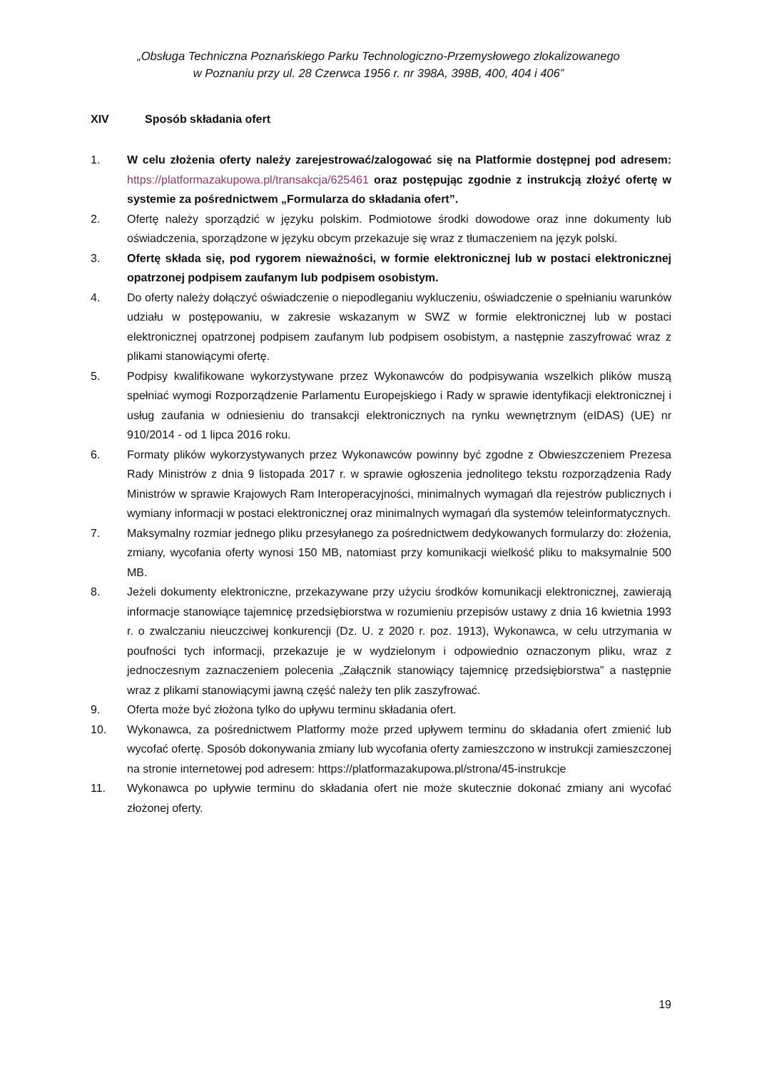„Obsługa Techniczna Poznańskiego Parku Technologiczno-Przemysłowego zlokalizowanego
w Poznaniu przy ul. 28 Czerwca 1956 r. nr 398A, 398B, 400, 404 i 406”
XIV Sposób składania ofert
1. W celu złożenia oferty należy zarejestrować/zalogować się na Platformie dostępnej pod adresem: https://platformazakupowa.pl/transakcja/625461 oraz postępując zgodnie z instrukcją złożyć ofertę w systemie za pośrednictwem „Formularza do składania ofert”.
2. Ofertę należy sporządzić w języku polskim. Podmiotowe środki dowodowe oraz inne dokumenty lub oświadczenia, sporządzone w języku obcym przekazuje się wraz z tłumaczeniem na język polski.
3. Ofertę składa się, pod rygorem nieważności, w formie elektronicznej lub w postaci elektronicznej opatrzonej podpisem zaufanym lub podpisem osobistym.
4. Do oferty należy dołączyć oświadczenie o niepodleganiu wykluczeniu, oświadczenie o spełnianiu warunków udziału w postępowaniu, w zakresie wskazanym w SWZ w formie elektronicznej lub w postaci elektronicznej opatrzonej podpisem zaufanym lub podpisem osobistym, a następnie zaszyfrować wraz z plikami stanowiącymi ofertę.
5. Podpisy kwalifikowane wykorzystywane przez Wykonawców do podpisywania wszelkich plików muszą spełniać wymogi Rozporządzenie Parlamentu Europejskiego i Rady w sprawie identyfikacji elektronicznej i usług zaufania w odniesieniu do transakcji elektronicznych na rynku wewnętrznym (eIDAS) (UE) nr 910/2014 - od 1 lipca 2016 roku.
6. Formaty plików wykorzystywanych przez Wykonawców powinny być zgodne z Obwieszczeniem Prezesa Rady Ministrów z dnia 9 listopada 2017 r. w sprawie ogłoszenia jednolitego tekstu rozporządzenia Rady Ministrów w sprawie Krajowych Ram Interoperacyjności, minimalnych wymagań dla rejestrów publicznych i wymiany informacji w postaci elektronicznej oraz minimalnych wymagań dla systemów teleinformatycznych.
7. Maksymalny rozmiar jednego pliku przesyłanego za pośrednictwem dedykowanych formularzy do: złożenia, zmiany, wycofania oferty wynosi 150 MB, natomiast przy komunikacji wielkość pliku to maksymalnie 500 MB.
8. Jeżeli dokumenty elektroniczne, przekazywane przy użyciu środków komunikacji elektronicznej, zawierają informacje stanowiące tajemnicę przedsiębiorstwa w rozumieniu przepisów ustawy z dnia 16 kwietnia 1993 r. o zwalczaniu nieuczciwej konkurencji (Dz. U. z 2020 r. poz. 1913), Wykonawca, w celu utrzymania w poufności tych informacji, przekazuje je w wydzielonym i odpowiednio oznaczonym pliku, wraz z jednoczesnym zaznaczeniem polecenia „Załącznik stanowiący tajemnicę przedsiębiorstwa” a następnie wraz z plikami stanowiącymi jawną część należy ten plik zaszyfrować.
9. Oferta może być złożona tylko do upływu terminu składania ofert.
10. Wykonawca, za pośrednictwem Platformy może przed upływem terminu do składania ofert zmienić lub wycofać ofertę. Sposób dokonywania zmiany lub wycofania oferty zamieszczono w instrukcji zamieszczonej na stronie internetowej pod adresem: https://platformazakupowa.pl/strona/45-instrukcje
11. Wykonawca po upływie terminu do składania ofert nie może skutecznie dokonać zmiany ani wycofać złożonej oferty.
19